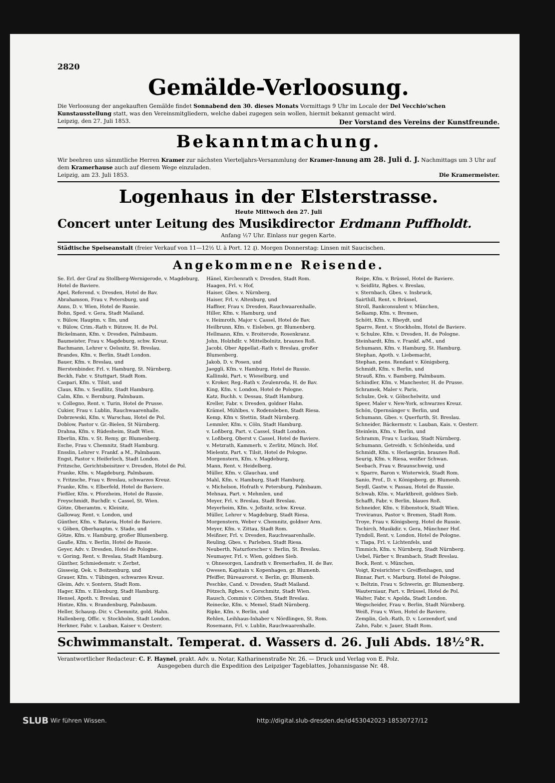2820
Gemälde-Verloosung.
Die Verloosung der angekauften Gemälde findet Sonnabend den 30. dieses Monats Vormittags 9 Uhr im Locale der Del Vecchio'schen Kunstausstellung statt, was den Vereinsmitgliedern, welche dabei zugegen sein wollen, hiermit bekannt gemacht wird.
Leipzig, den 27. Juli 1853. Der Vorstand des Vereins der Kunstfreunde.
Bekanntmachung.
Wir beehren uns sämmtliche Herren Kramer zur nächsten Vierteljahrs-Versammlung der Kramer-Innung am 28. Juli d. J. Nachmittags um 3 Uhr auf dem Kramerhause auch auf diesem Wege einzuladen.
Leipzig, am 23. Juli 1853. Die Kramermeister.
Logenhaus in der Elsterstrasse.
Heute Mittwoch den 27. Juli
Concert unter Leitung des Musikdirector Erdmann Puffholdt.
Anfang ½7 Uhr. Einlass nur gegen Karte.
Städtische Speiseanstalt (freier Verkauf von 11—12½ U. à Port. 12 ₰). Morgen Donnerstag: Linsen mit Saucischen.
Angekommene Reisende.
Se. Erl. der Graf zu Stollberg-Wernigerode, v. Magdeburg, Hotel de Baviere.
Apel, Referend. v. Dresden, Hotel de Bav.
Abrahamson, Frau v. Petersburg, und
Anns, D. v. Wien, Hotel de Russie.
Bohn, Sped. v. Gera, Stadt Mailand.
v. Bülow, Hauptm. v. Ilm, und
v. Bülow, Crim.-Rath v. Bützow, H. de Pol.
Bickelmann, Kfm. v. Dresden, Palmbaum.
Baumeister, Frau v. Magdeburg, schw. Kreuz.
Bachmann, Lehrer v. Oelsnitz, St. Breslau.
Brandes, Kfm. v. Berlin, Stadt London.
Bauer, Kfm. v. Breslau, und
Bierstenbinder, Frl. v. Hamburg, St. Nürnberg.
Beckh, Fabr. v. Stuttgart, Stadt Rom.
Caspari, Kfm. v. Tilsit, und
Claus, Kfm. v. Seußlitz, Stadt Hamburg.
Calm, Kfm. v. Bernburg, Palmbaum.
v. Collegno, Rent. v. Turin, Hotel de Prusse.
Cukier, Frau v. Lublin, Rauchwaarenhalle.
Dobrzewski, Kfm. v. Warschau, Hotel de Pol.
Doblow, Pastor v. Gr.-Bielen, St Nürnberg.
Drahna, Kfm. v. Rüdesheim, Stadt Wien.
Eberlin, Kfm. v. St. Remy, gr. Blumenberg.
Esche, Frau v. Chemnitz, Stadt Hamburg.
Ensslin, Lehrer v. Frankf. a M., Palmbaum.
Engst, Pastor v. Heiferloch, Stadt London.
Fritzsche, Gerichtsbeisitzer v. Dresden, Hotel de Pol.
Franke, Kfm. v. Magdeburg, Palmbaum.
v. Fritzsche, Frau v. Breslau, schwarzes Kreuz.
Franke, Kfm. v. Elberfeld, Hotel de Baviere.
Fießler, Kfm. v. Pforzheim, Hotel de Russie.
Freyschmidt, Buchdlr. v. Cassel, St. Wien.
Götze, Oberamtm. v. Kleinitz,
Galloway, Rent. v. London, und
Günther, Kfm. v. Batavia, Hotel de Baviere.
v. Göben, Oberhauptm. v. Stade, und
Götze, Kfm. v. Hamburg, großer Blumenberg.
Gauße, Kfm. v. Berlin, Hotel de Russie.
Geyer, Adv. v. Dresden, Hotel de Pologne.
v. Goring, Rent. v. Breslau, Stadt Hamburg.
Günther, Schmiedemstr. v. Zerbst,
Gisseeig, Oek. v. Boitzenburg, und
Grauer, Kfm. v. Tübingen, schwarzes Kreuz.
Gleim, Adv. v. Sontern, Stadt Rom.
Hager, Kfm. v. Eilenburg, Stadt Hamburg.
Hensel, Apoth. v. Breslau, und
Hintze, Kfm. v. Brandenburg, Palmbaum.
Heller, Schausp.-Dir. v. Chemnitz, gold. Hahn.
Hallenberg, Offic. v. Stockholm, Stadt London.
Herkner, Fabr. v. Lauban, Kaiser v. Oesterr.
Hänel, Kirchenrath v. Dresden, Stadt Rom.
Haagen, Frl. v. Hof,
Haiser, Gbes. v. Nürnberg,
Haiser, Frl. v. Altenburg, und
Haffner, Frau v. Dresden, Rauchwaarenhalle.
Hiller, Kfm. v. Hamburg, und
v. Heimroth, Major v. Cassel, Hotel de Bav.
Heilbrunn, Kfm. v. Eisleben, gr. Blumenberg.
Hellmann, Kfm. v. Broiterode, Rosenkranz.
John, Holzhdlr. v. Mittelbolnitz, braunes Roß.
Jacobi, Ober Appellat.-Rath v. Breslau, großer Blumenberg.
Jakob, D. v. Posen, und
Jaeggli, Kfm. v. Hamburg, Hotel de Russie.
Kallinski, Part. v. Wieselburg, und
v. Kroker, Reg.-Rath v. Zeulenroda, H. de Bav.
King, Kfm. v. London, Hotel de Pologne.
Katz, Buchh. v. Dessau, Stadt Hamburg.
Kreller, Fabr. v. Dresden, goldner Hahn.
Krämel, Mühlbes. v. Rodensleben, Stadt Riesa.
Kemp, Kfm v. Stettin, Stadt Nürnberg.
Lemmler, Kfm. v. Cöln, Stadt Hamburg.
v. Loßberg, Part. v. Cassel, Stadt London.
v. Loßberg, Oberst v. Cassel, Hotel de Baviere.
v. Metzrath, Kammerh. v. Zerlitz, Münch. Hof.
Mielentz, Part. v. Tilsit, Hotel de Pologne.
Morgenstern, Kfm. v. Magdeburg,
Mann, Rent. v. Heidelberg,
Müller, Kfm. v. Glauchau, und
Mahl, Kfm. v. Hamburg, Stadt Hamburg.
v. Michelson, Hofrath v. Petersburg, Palmbaum.
Mehnau, Part. v. Mehmlen, und
Meyer, Frl. v. Breslau, Stadt Breslau.
Meyerheim, Kfm. v. Jeßnitz, schw. Kreuz.
Müller, Lehrer v. Magdeburg, Stadt Riesa.
Morgenstern, Weber v. Chemnitz, goldner Arm.
Meyer, Kfm. v. Zittau, Stadt Rom.
Meißner, Frl. v. Dresden, Rauchwaarenhalle.
Reuling, Gbes. v. Parleben, Stadt Riesa.
Neuberth, Naturforscher v. Berlin, St. Breslau.
Neumayer, Frl. v. Wien, goldnes Sieb.
v. Ohnesorgen, Landrath v. Bremerhafen, H. de Bav.
Owesen, Kapitain v. Kopenhagen, gr. Blumenb.
Pfeiffer, Büreauvorst. v. Berlin, gr. Blumenb.
Peschke, Cand. v. Dresden, Stadt Mailand.
Pötzsch, Rgbes. v. Gorschmitz, Stadt Wien.
Rausch, Commis v. Cöthen, Stadt Breslau.
Reinecke, Kfm. v. Memel, Stadt Nürnberg.
Ripke, Kfm. v. Berlin, und
Rehlen, Leihhaus-Inhaber v. Nördlingen, St. Rom.
Rosemann, Frl. v. Lublin, Rauchwaarenhalle.
Reipe, Kfm. v. Brüssel, Hotel de Baviere.
v. Seidlitz, Rgbes. v. Breslau,
v. Sternbach, Gbes. v. Insbruck,
Sairthill, Rent. v. Brüssel,
Stroll, Bankconsulent v. München,
Selkamp, Kfm. v. Bremen,
Schött, Kfm. v. Rheydt, und
Sparre, Rent. v. Stockholm, Hotel de Baviere.
v. Schulze, Kfm. v. Dresden, H. de Pologne.
Steinhardt, Kfm. v. Frankf. a/M., und
Schumann, Kfm. v. Hamburg, St. Hamburg.
Stephan, Apoth. v. Liebemacht,
Stephan, pens. Rendant v. Königsberg,
Schmidt, Kfm. v. Berlin, und
Strauß, Kfm. v. Bamberg, Palmbaum.
Schindler, Kfm. v. Manchester, H. de Prusse.
Schramek, Maler v. Paris,
Schulze, Oek. v. Göbschelwitz, und
Speer, Maler v. New-York, schwarzes Kreuz.
Schön, Opernsänger v. Berlin, und
Schumann, Gbes. v. Querfurth, St. Breslau.
Schneider, Bäckermstr. v. Lauban, Kais. v. Oesterr.
Steinlein, Kfm. v. Berlin, und
Schramm, Frau v. Luckau, Stadt Nürnberg.
Schumann, Getreidh. v. Schönheida, und
Schmidt, Kfm. v. Herlasgrün, braunes Roß.
Seurig, Kfm. v. Riesa, weißer Schwan.
Seebach, Frau v. Braunschweig, und
v. Sparre, Baron v. Wisterwick, Stadt Rom.
Sanio, Prof., D. v. Königsberg, gr. Blumenb.
Seydl, Gastw. v. Passau, Hotel de Russie.
Schwab, Kfm. v. Marktbreit, goldnes Sieb.
Schafft, Fabr. v. Berlin, blaues Roß.
Schneider, Kfm. v. Eibenstock, Stadt Wien.
Treviranus, Pastor v. Bremen, Stadt Rom.
Troye, Frau v. Königsberg, Hotel de Russie.
Tschirch, Musikdir. v. Gera, Münchner Hof.
Tyndoll, Rent. v. London, Hotel de Pologne.
v. Tlapa, Frl. v. Lichtenfels, und
Timmich, Kfm. v. Nürnberg, Stadt Nürnberg.
Uebel, Färber v. Brambach, Stadt Breslau.
Bock, Rent. v. München,
Voigt, Kreisrichter v. Greiffenhagen, und
Binnar, Part. v. Marburg, Hotel de Pologne.
v. Beltzin, Frau v. Schwerin, gr. Blumenberg.
Wauterniaur, Part. v. Brüssel, Hotel de Pol.
Walter, Fabr. v. Apolda, Stadt London.
Wegscheider, Frau v. Berlin, Stadt Nürnberg.
Weiß, Frau v. Wien, Hotel de Baviere.
Zemplin, Geh.-Rath, D. v. Lorzendorf, und
Zahn, Fabr. v. Jauer, Stadt Rom.
Schwimmanstalt. Temperat. d. Wassers d. 26. Juli Abds. 18½°R.
Verantwortlicher Redacteur: C. F. Haynel, prakt. Adv. u. Notar, Katharinenstraße Nr. 26. — Druck und Verlag von E. Polz.
Ausgegeben durch die Expedition des Leipziger Tageblattes, Johannisgasse Nr. 48.
SLUB Wir führen Wissen. http://digital.slub-dresden.de/id453042023-18530727/12